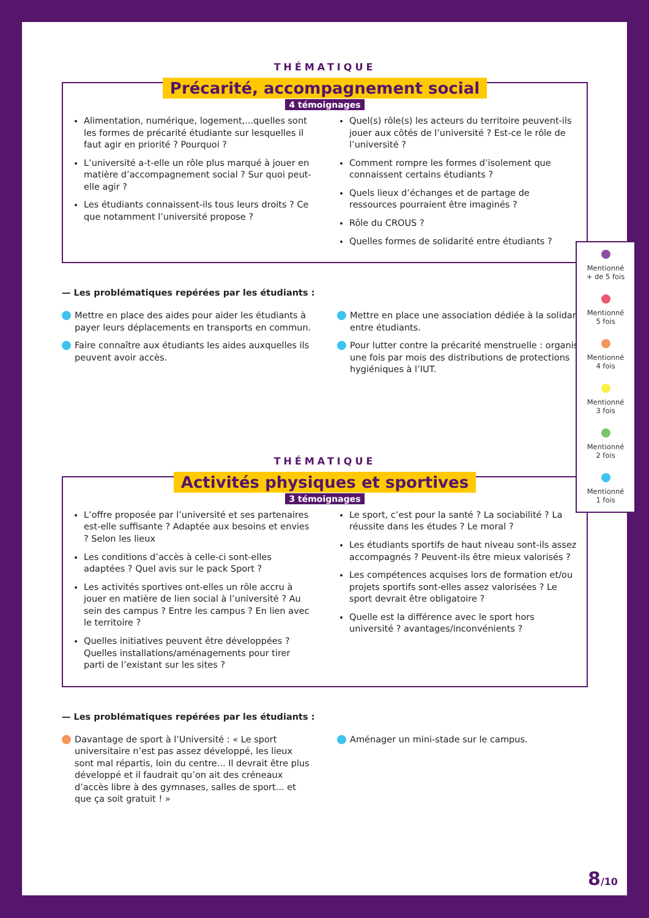THÉMATIQUE
Précarité, accompagnement social
4 témoignages
Alimentation, numérique, logement,...quelles sont les formes de précarité étudiante sur lesquelles il faut agir en priorité ? Pourquoi ?
L’université a-t-elle un rôle plus marqué à jouer en matière d’accompagnement social ? Sur quoi peut-elle agir ?
Les étudiants connaissent-ils tous leurs droits ? Ce que notamment l’université propose ?
Quel(s) rôle(s) les acteurs du territoire peuvent-ils jouer aux côtés de l’université ? Est-ce le rôle de l’université ?
Comment rompre les formes d’isolement que connaissent certains étudiants ?
Quels lieux d’échanges et de partage de ressources pourraient être imaginés ?
Rôle du CROUS ?
Quelles formes de solidarité entre étudiants ?
— Les problématiques repérées par les étudiants :
Mettre en place des aides pour aider les étudiants à payer leurs déplacements en transports en commun.
Faire connaître aux étudiants les aides auxquelles ils peuvent avoir accès.
Mettre en place une association dédiée à la solidarité entre étudiants.
Pour lutter contre la précarité menstruelle : organiser une fois par mois des distributions de protections hygiéniques à l’IUT.
THÉMATIQUE
Activités physiques et sportives
3 témoignages
L’offre proposée par l’université et ses partenaires est-elle suffisante ? Adaptée aux besoins et envies ? Selon les lieux
Les conditions d’accès à celle-ci sont-elles adaptées ? Quel avis sur le pack Sport ?
Les activités sportives ont-elles un rôle accru à jouer en matière de lien social à l’université ? Au sein des campus ? Entre les campus ? En lien avec le territoire ?
Quelles initiatives peuvent être développées ? Quelles installations/aménagements pour tirer parti de l’existant sur les sites ?
Le sport, c’est pour la santé ? La sociabilité ? La réussite dans les études ? Le moral ?
Les étudiants sportifs de haut niveau sont-ils assez accompagnés ? Peuvent-ils être mieux valorisés ?
Les compétences acquises lors de formation et/ou projets sportifs sont-elles assez valorisées ? Le sport devrait être obligatoire ?
Quelle est la différence avec le sport hors université ? avantages/inconvénients ?
— Les problématiques repérées par les étudiants :
Davantage de sport à l’Université : « Le sport universitaire n’est pas assez développé, les lieux sont mal répartis, loin du centre... Il devrait être plus développé et il faudrait qu’on ait des créneaux d’accès libre à des gymnases, salles de sport... et que ça soit gratuit ! »
Aménager un mini-stade sur le campus.
Mentionné
+ de 5 fois
Mentionné
5 fois
Mentionné
4 fois
Mentionné
3 fois
Mentionné
2 fois
Mentionné
1 fois
8/10